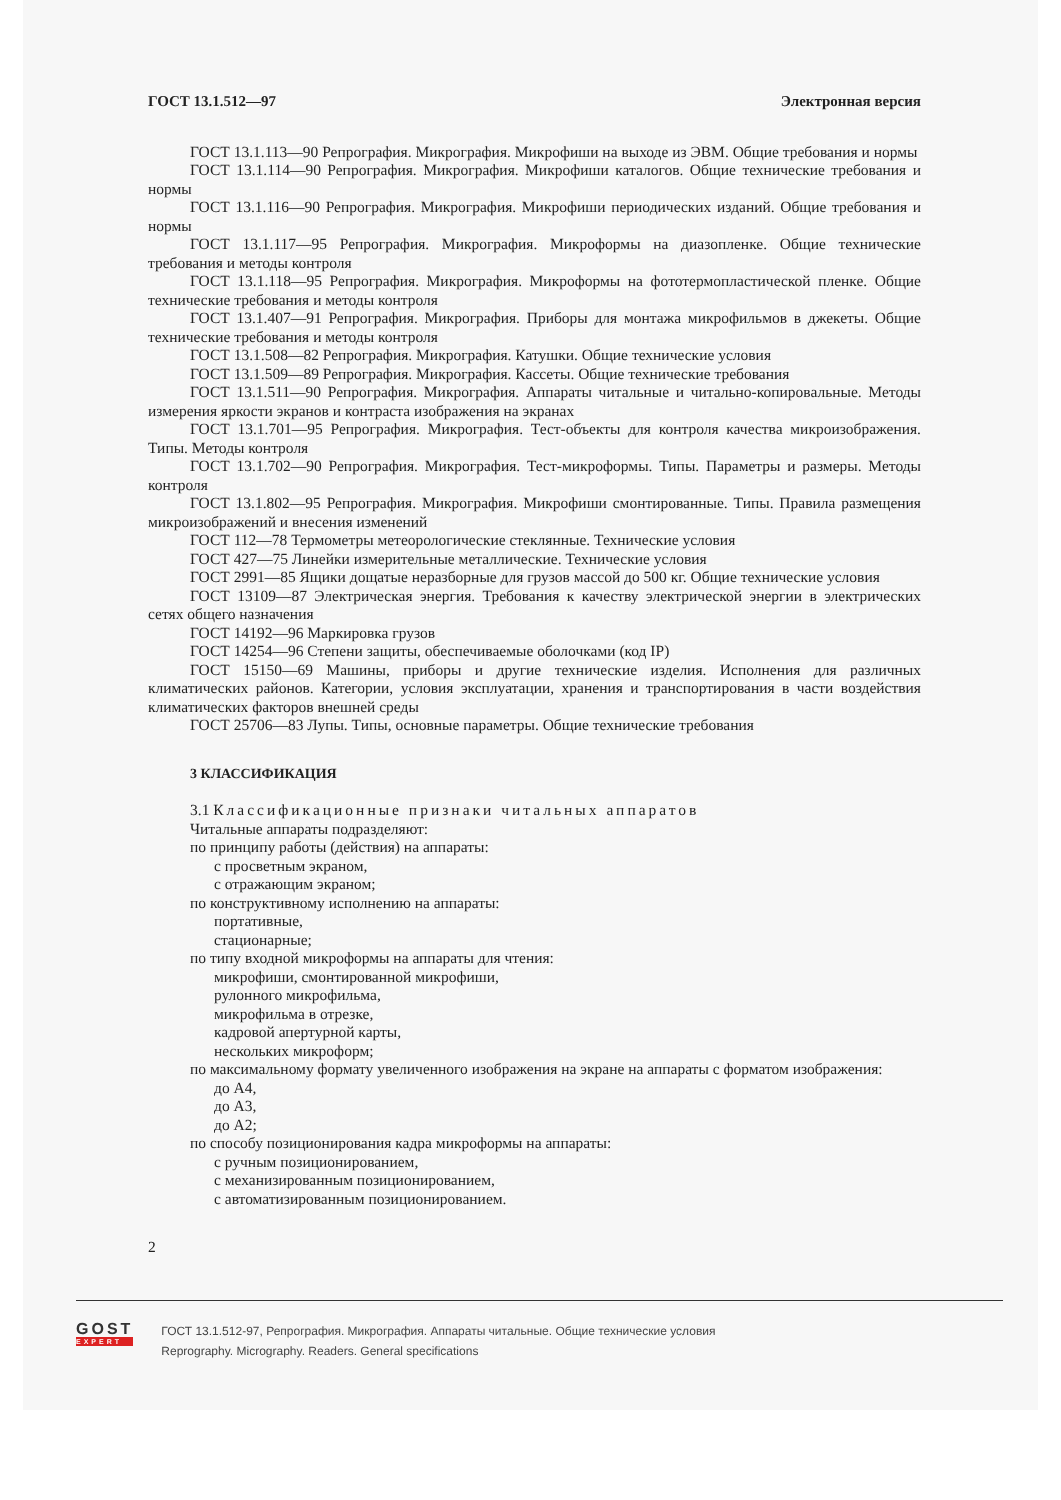ГОСТ 13.1.512—97 Электронная версия
ГОСТ 13.1.113—90 Репрография. Микрография. Микрофиши на выходе из ЭВМ. Общие требования и нормы
ГОСТ 13.1.114—90 Репрография. Микрография. Микрофиши каталогов. Общие технические требования и нормы
ГОСТ 13.1.116—90 Репрография. Микрография. Микрофиши периодических изданий. Общие требования и нормы
ГОСТ 13.1.117—95 Репрография. Микрография. Микроформы на диазопленке. Общие технические требования и методы контроля
ГОСТ 13.1.118—95 Репрография. Микрография. Микроформы на фототермопластической пленке. Общие технические требования и методы контроля
ГОСТ 13.1.407—91 Репрография. Микрография. Приборы для монтажа микрофильмов в джекеты. Общие технические требования и методы контроля
ГОСТ 13.1.508—82 Репрография. Микрография. Катушки. Общие технические условия
ГОСТ 13.1.509—89 Репрография. Микрография. Кассеты. Общие технические требования
ГОСТ 13.1.511—90 Репрография. Микрография. Аппараты читальные и читально-копировальные. Методы измерения яркости экранов и контраста изображения на экранах
ГОСТ 13.1.701—95 Репрография. Микрография. Тест-объекты для контроля качества микроизображения. Типы. Методы контроля
ГОСТ 13.1.702—90 Репрография. Микрография. Тест-микроформы. Типы. Параметры и размеры. Методы контроля
ГОСТ 13.1.802—95 Репрография. Микрография. Микрофиши смонтированные. Типы. Правила размещения микроизображений и внесения изменений
ГОСТ 112—78 Термометры метеорологические стеклянные. Технические условия
ГОСТ 427—75 Линейки измерительные металлические. Технические условия
ГОСТ 2991—85 Ящики дощатые неразборные для грузов массой до 500 кг. Общие технические условия
ГОСТ 13109—87 Электрическая энергия. Требования к качеству электрической энергии в электрических сетях общего назначения
ГОСТ 14192—96 Маркировка грузов
ГОСТ 14254—96 Степени защиты, обеспечиваемые оболочками (код IP)
ГОСТ 15150—69 Машины, приборы и другие технические изделия. Исполнения для различных климатических районов. Категории, условия эксплуатации, хранения и транспортирования в части воздействия климатических факторов внешней среды
ГОСТ 25706—83 Лупы. Типы, основные параметры. Общие технические требования
3 КЛАССИФИКАЦИЯ
3.1 Классификационные признаки читальных аппаратов
Читальные аппараты подразделяют:
по принципу работы (действия) на аппараты:
с просветным экраном,
с отражающим экраном;
по конструктивному исполнению на аппараты:
портативные,
стационарные;
по типу входной микроформы на аппараты для чтения:
микрофиши, смонтированной микрофиши,
рулонного микрофильма,
микрофильма в отрезке,
кадровой апертурной карты,
нескольких микроформ;
по максимальному формату увеличенного изображения на экране на аппараты с форматом изображения:
до А4,
до А3,
до А2;
по способу позиционирования кадра микроформы на аппараты:
с ручным позиционированием,
с механизированным позиционированием,
с автоматизированным позиционированием.
2
GOST
EXPERT
ГОСТ 13.1.512-97, Репрография. Микрография. Аппараты читальные. Общие технические условия
Reprography. Micrography. Readers. General specifications